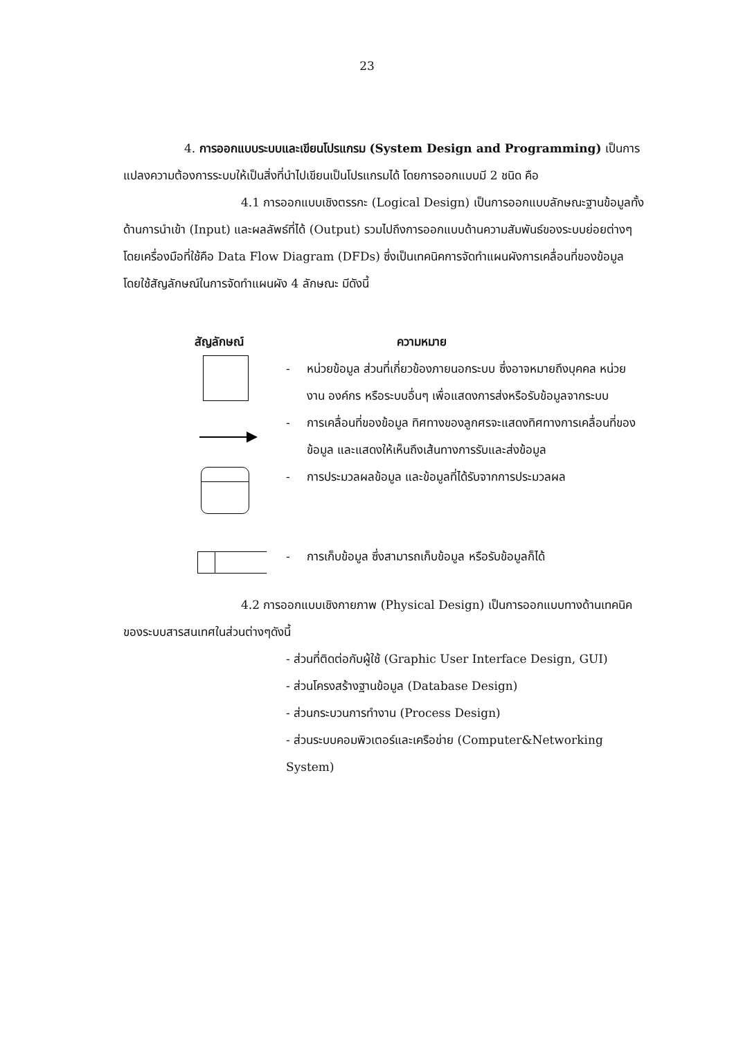23
4. การออกแบบระบบและเขียนโปรแกรม (System Design and Programming) เป็นการแปลงความต้องการระบบให้เป็นสิ่งที่นำไปเขียนเป็นโปรแกรมได้ โดยการออกแบบมี 2 ชนิด คือ
4.1 การออกแบบเชิงตรรกะ (Logical Design) เป็นการออกแบบลักษณะฐานข้อมูลทั้งด้านการนำเข้า (Input) และผลลัพธ์ที่ได้ (Output) รวมไปถึงการออกแบบด้านความสัมพันธ์ของระบบย่อยต่างๆ โดยเครื่องมือที่ใช้คือ Data Flow Diagram (DFDs) ซึ่งเป็นเทคนิคการจัดทำแผนผังการเคลื่อนที่ของข้อมูล โดยใช้สัญลักษณ์ในการจัดทำแผนผัง 4 ลักษณะ มีดังนี้
สัญลักษณ์ ความหมาย
- หน่วยข้อมูล ส่วนที่เกี่ยวข้องภายนอกระบบ ซึ่งอาจหมายถึงบุคคล หน่วยงาน องค์กร หรือระบบอื่นๆ เพื่อแสดงการส่งหรือรับข้อมูลจากระบบ
- การเคลื่อนที่ของข้อมูล ทิศทางของลูกศรจะแสดงทิศทางการเคลื่อนที่ของข้อมูล และแสดงให้เห็นถึงเส้นทางการรับและส่งข้อมูล
- การประมวลผลข้อมูล และข้อมูลที่ได้รับจากการประมวลผล
- การเก็บข้อมูล ซึ่งสามารถเก็บข้อมูล หรือรับข้อมูลก็ได้
4.2 การออกแบบเชิงกายภาพ (Physical Design) เป็นการออกแบบทางด้านเทคนิคของระบบสารสนเทศในส่วนต่างๆดังนี้
- ส่วนที่ติดต่อกับผู้ใช้ (Graphic User Interface Design, GUI)
- ส่วนโครงสร้างฐานข้อมูล (Database Design)
- ส่วนกระบวนการทำงาน (Process Design)
- ส่วนระบบคอมพิวเตอร์และเครือข่าย (Computer&Networking System)